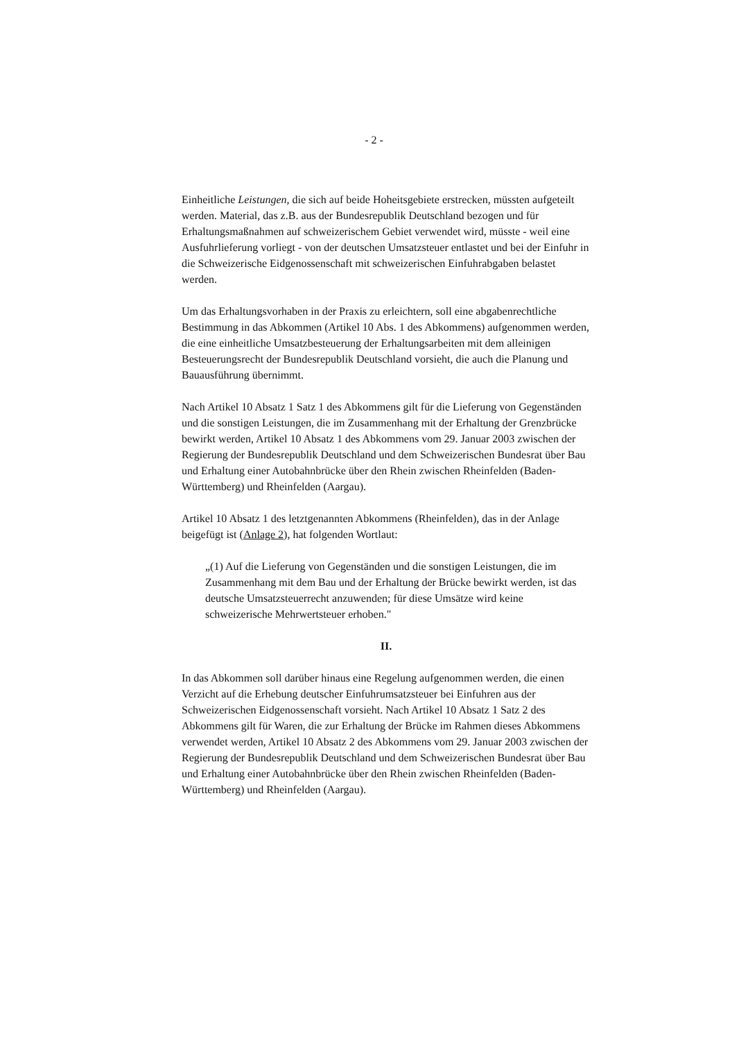- 2 -
Einheitliche Leistungen, die sich auf beide Hoheitsgebiete erstrecken, müssten aufgeteilt werden. Material, das z.B. aus der Bundesrepublik Deutschland bezogen und für Erhaltungsmaßnahmen auf schweizerischem Gebiet verwendet wird, müsste - weil eine Ausfuhrlieferung vorliegt - von der deutschen Umsatzsteuer entlastet und bei der Einfuhr in die Schweizerische Eidgenossenschaft mit schweizerischen Einfuhrabgaben belastet werden.
Um das Erhaltungsvorhaben in der Praxis zu erleichtern, soll eine abgabenrechtliche Bestimmung in das Abkommen (Artikel 10 Abs. 1 des Abkommens) aufgenommen werden, die eine einheitliche Umsatzbesteuerung der Erhaltungsarbeiten mit dem alleinigen Besteuerungsrecht der Bundesrepublik Deutschland vorsieht, die auch die Planung und Bauausführung übernimmt.
Nach Artikel 10 Absatz 1 Satz 1 des Abkommens gilt für die Lieferung von Gegenständen und die sonstigen Leistungen, die im Zusammenhang mit der Erhaltung der Grenzbrücke bewirkt werden, Artikel 10 Absatz 1 des Abkommens vom 29. Januar 2003 zwischen der Regierung der Bundesrepublik Deutschland und dem Schweizerischen Bundesrat über Bau und Erhaltung einer Autobahnbrücke über den Rhein zwischen Rheinfelden (Baden-Württemberg) und Rheinfelden (Aargau).
Artikel 10 Absatz 1 des letztgenannten Abkommens (Rheinfelden), das in der Anlage beigefügt ist (Anlage 2), hat folgenden Wortlaut:
„(1) Auf die Lieferung von Gegenständen und die sonstigen Leistungen, die im Zusammenhang mit dem Bau und der Erhaltung der Brücke bewirkt werden, ist das deutsche Umsatzsteuerrecht anzuwenden; für diese Umsätze wird keine schweizerische Mehrwertsteuer erhoben."
II.
In das Abkommen soll darüber hinaus eine Regelung aufgenommen werden, die einen Verzicht auf die Erhebung deutscher Einfuhrumsatzsteuer bei Einfuhren aus der Schweizerischen Eidgenossenschaft vorsieht. Nach Artikel 10 Absatz 1 Satz 2 des Abkommens gilt für Waren, die zur Erhaltung der Brücke im Rahmen dieses Abkommens verwendet werden, Artikel 10 Absatz 2 des Abkommens vom 29. Januar 2003 zwischen der Regierung der Bundesrepublik Deutschland und dem Schweizerischen Bundesrat über Bau und Erhaltung einer Autobahnbrücke über den Rhein zwischen Rheinfelden (Baden-Württemberg) und Rheinfelden (Aargau).